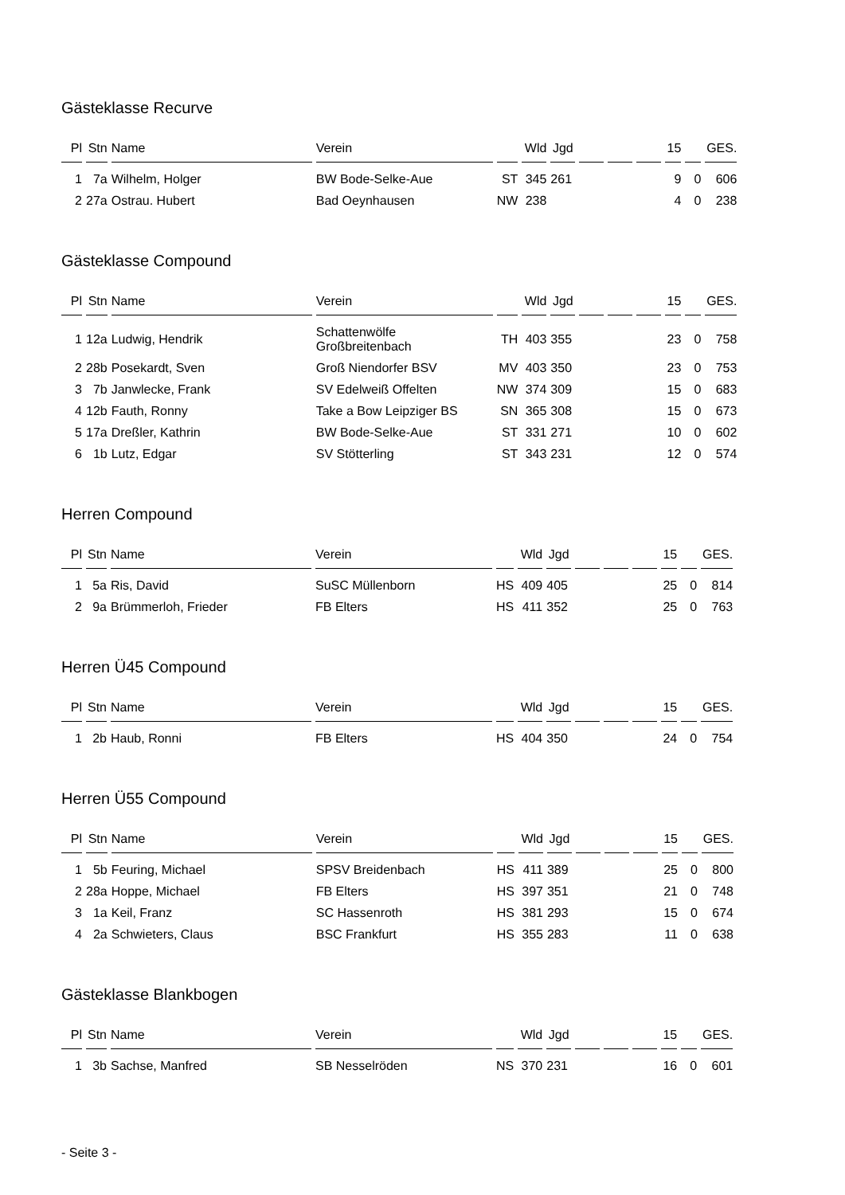Gästeklasse Recurve
| Pl | Stn | Name | Verein | | Wld | Jgd | | | | 15 | | GES. |
| --- | --- | --- | --- | --- | --- | --- | --- | --- | --- | --- | --- | --- |
| 1 | 7a | Wilhelm, Holger | BW Bode-Selke-Aue | ST | 345 | 261 | | | | 9 | 0 | 606 |
| 2 | 27a | Ostrau. Hubert | Bad Oeynhausen | NW | 238 | | | | | 4 | 0 | 238 |
Gästeklasse Compound
| Pl | Stn | Name | Verein | | Wld | Jgd | | | | 15 | | GES. |
| --- | --- | --- | --- | --- | --- | --- | --- | --- | --- | --- | --- | --- |
| 1 | 12a | Ludwig, Hendrik | Schattenwölfe Großbreitenbach | TH | 403 | 355 | | | | 23 | 0 | 758 |
| 2 | 28b | Posekardt, Sven | Groß Niendorfer BSV | MV | 403 | 350 | | | | 23 | 0 | 753 |
| 3 | 7b | Janwlecke, Frank | SV Edelweiß Offelten | NW | 374 | 309 | | | | 15 | 0 | 683 |
| 4 | 12b | Fauth, Ronny | Take a Bow Leipziger BS | SN | 365 | 308 | | | | 15 | 0 | 673 |
| 5 | 17a | Dreßler, Kathrin | BW Bode-Selke-Aue | ST | 331 | 271 | | | | 10 | 0 | 602 |
| 6 | 1b | Lutz, Edgar | SV Stötterling | ST | 343 | 231 | | | | 12 | 0 | 574 |
Herren Compound
| Pl | Stn | Name | Verein | | Wld | Jgd | | | | 15 | | GES. |
| --- | --- | --- | --- | --- | --- | --- | --- | --- | --- | --- | --- | --- |
| 1 | 5a | Ris, David | SuSC Müllenborn | HS | 409 | 405 | | | | 25 | 0 | 814 |
| 2 | 9a | Brümmerloh, Frieder | FB Elters | HS | 411 | 352 | | | | 25 | 0 | 763 |
Herren Ü45 Compound
| Pl | Stn | Name | Verein | | Wld | Jgd | | | | 15 | | GES. |
| --- | --- | --- | --- | --- | --- | --- | --- | --- | --- | --- | --- | --- |
| 1 | 2b | Haub, Ronni | FB Elters | HS | 404 | 350 | | | | 24 | 0 | 754 |
Herren Ü55 Compound
| Pl | Stn | Name | Verein | | Wld | Jgd | | | | 15 | | GES. |
| --- | --- | --- | --- | --- | --- | --- | --- | --- | --- | --- | --- | --- |
| 1 | 5b | Feuring, Michael | SPSV Breidenbach | HS | 411 | 389 | | | | 25 | 0 | 800 |
| 2 | 28a | Hoppe, Michael | FB Elters | HS | 397 | 351 | | | | 21 | 0 | 748 |
| 3 | 1a | Keil, Franz | SC Hassenroth | HS | 381 | 293 | | | | 15 | 0 | 674 |
| 4 | 2a | Schwieters, Claus | BSC Frankfurt | HS | 355 | 283 | | | | 11 | 0 | 638 |
Gästeklasse Blankbogen
| Pl | Stn | Name | Verein | | Wld | Jgd | | | | 15 | | GES. |
| --- | --- | --- | --- | --- | --- | --- | --- | --- | --- | --- | --- | --- |
| 1 | 3b | Sachse, Manfred | SB Nesselröden | NS | 370 | 231 | | | | 16 | 0 | 601 |
- Seite 3 -